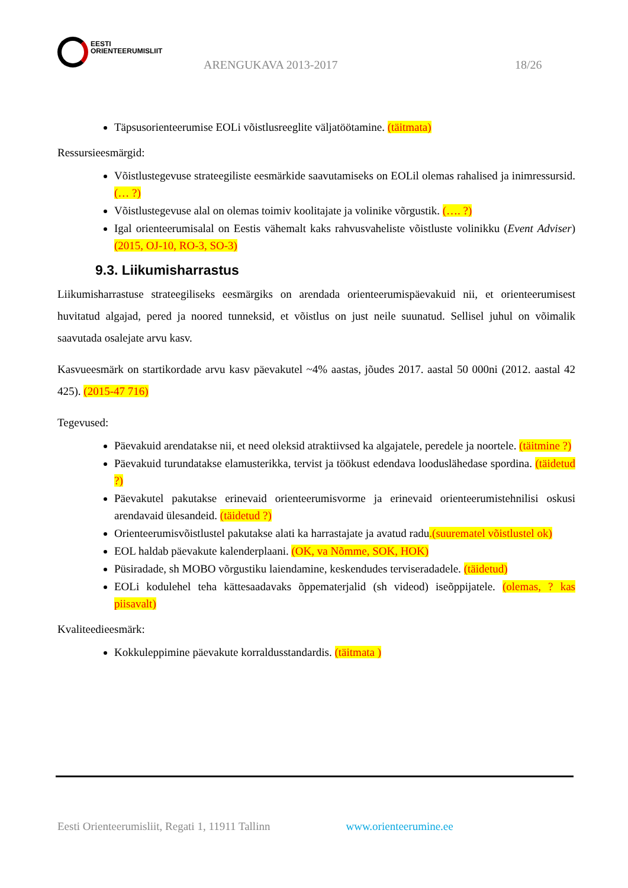EESTI
ORIENTEERUMISLIIT
ARENGUKAVA 2013-2017 18/26
Täpsusorienteerumise EOLi võistlusreeglite väljatöötamine. (täitmata)
Ressursieesmärgid:
Võistlustegevuse strateegiliste eesmärkide saavutamiseks on EOLil olemas rahalised ja inimressursid. (… ?)
Võistlustegevuse alal on olemas toimiv koolitajate ja volinike võrgustik. (…. ?)
Igal orienteerumisalal on Eestis vähemalt kaks rahvusvaheliste võistluste volinikku (Event Adviser) (2015, OJ-10, RO-3, SO-3)
9.3. Liikumisharrastus
Liikumisharrastuse strateegiliseks eesmärgiks on arendada orienteerumispäevakuid nii, et orienteerumisest huvitatud algajad, pered ja noored tunneksid, et võistlus on just neile suunatud. Sellisel juhul on võimalik saavutada osalejate arvu kasv.
Kasvueesmärk on startikordade arvu kasv päevakutel ~4% aastas, jõudes 2017. aastal 50 000ni (2012. aastal 42 425). (2015-47 716)
Tegevused:
Päevakuid arendatakse nii, et need oleksid atraktiivsed ka algajatele, peredele ja noortele. (täitmine ?)
Päevakuid turundatakse elamusterikka, tervist ja töökust edendava looduslähedase spordina. (täidetud ?)
Päevakutel pakutakse erinevaid orienteerumisvorme ja erinevaid orienteerumistehnilisi oskusi arendavaid ülesandeid. (täidetud ?)
Orienteerumisvõistlustel pakutakse alati ka harrastajate ja avatud radu.(suurematel võistlustel ok)
EOL haldab päevakute kalenderplaani. (OK, va Nõmme, SOK, HOK)
Püsiradade, sh MOBO võrgustiku laiendamine, keskendudes terviseradadele. (täidetud)
EOLi kodulehel teha kättesaadavaks õppematerjalid (sh videod) iseõppijatele. (olemas, ? kas piisavalt)
Kvaliteedieesmärk:
Kokkuleppimine päevakute korraldusstandardis. (täitmata )
Eesti Orienteerumisliit, Regati 1, 11911 Tallinn www.orienteerumine.ee